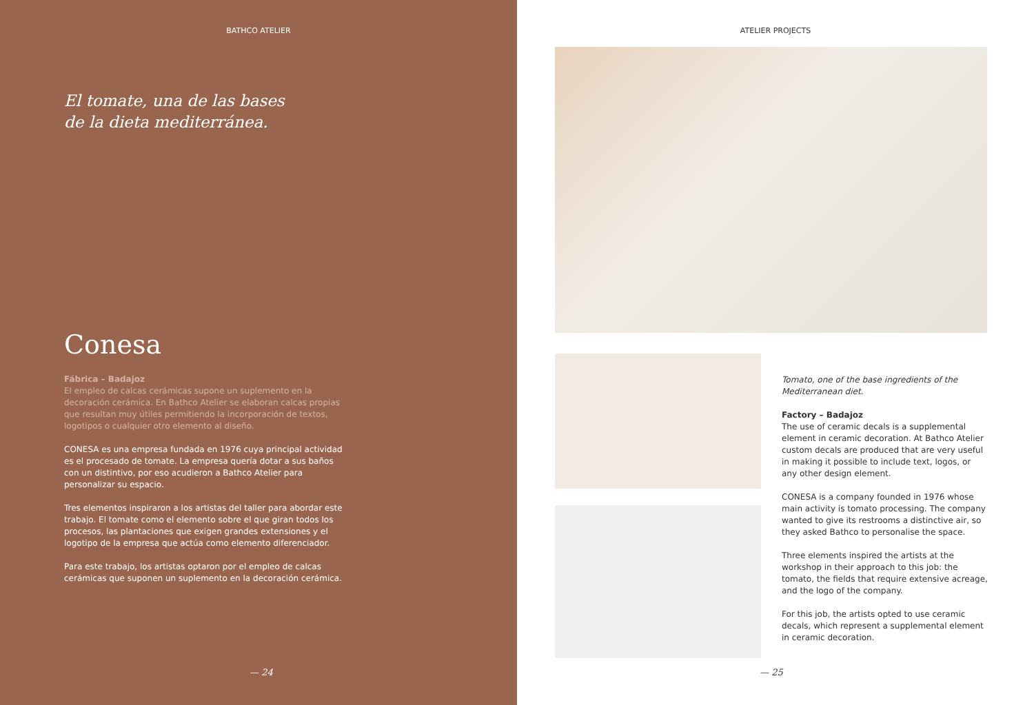BATHCO ATELIER
El tomate, una de las bases
de la dieta mediterránea.
Conesa
Fábrica – Badajoz
El empleo de calcas cerámicas supone un suplemento en la decoración cerámica. En Bathco Atelier se elaboran calcas propias que resultan muy útiles permitiendo la incorporación de textos, logotipos o cualquier otro elemento al diseño.
CONESA es una empresa fundada en 1976 cuya principal actividad es el procesado de tomate. La empresa quería dotar a sus baños con un distintivo, por eso acudieron a Bathco Atelier para personalizar su espacio.
Tres elementos inspiraron a los artistas del taller para abordar este trabajo. El tomate como el elemento sobre el que giran todos los procesos, las plantaciones que exigen grandes extensiones y el logotipo de la empresa que actúa como elemento diferenciador.
Para este trabajo, los artistas optaron por el empleo de calcas cerámicas que suponen un suplemento en la decoración cerámica.
— 24
ATELIER PROJECTS
Tomato, one of the base ingredients of the Mediterranean diet.
Factory – Badajoz
The use of ceramic decals is a supplemental element in ceramic decoration. At Bathco Atelier custom decals are produced that are very useful in making it possible to include text, logos, or any other design element.
CONESA is a company founded in 1976 whose main activity is tomato processing. The company wanted to give its restrooms a distinctive air, so they asked Bathco to personalise the space.
Three elements inspired the artists at the workshop in their approach to this job: the tomato, the fields that require extensive acreage, and the logo of the company.
For this job, the artists opted to use ceramic decals, which represent a supplemental element in ceramic decoration.
— 25